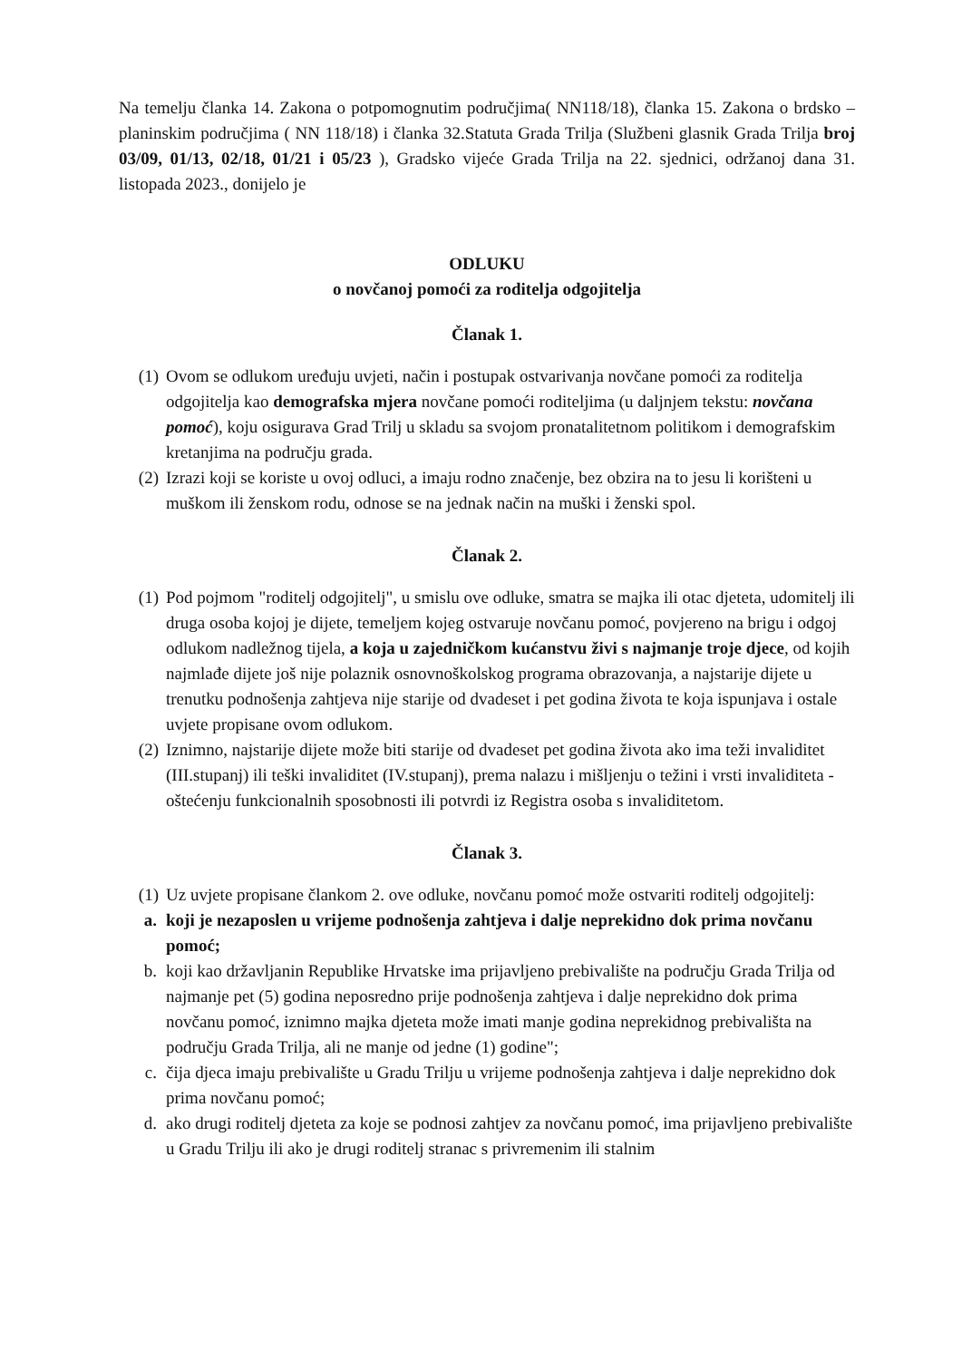Na temelju članka 14. Zakona o potpomognutim područjima( NN118/18), članka 15. Zakona o brdsko –planinskim područjima ( NN 118/18) i članka 32.Statuta Grada Trilja (Službeni glasnik Grada Trilja broj 03/09, 01/13, 02/18, 01/21 i 05/23 ), Gradsko vijeće Grada Trilja na 22. sjednici, održanoj dana 31. listopada 2023., donijelo je
ODLUKU
o novčanoj pomoći za roditelja odgojitelja
Članak 1.
(1) Ovom se odlukom uređuju uvjeti, način i postupak ostvarivanja novčane pomoći za roditelja odgojitelja kao demografska mjera novčane pomoći roditeljima (u daljnjem tekstu: novčana pomoć), koju osigurava Grad Trilj u skladu sa svojom pronatalitetnom politikom i demografskim kretanjima na području grada.
(2) Izrazi koji se koriste u ovoj odluci, a imaju rodno značenje, bez obzira na to jesu li korišteni u muškom ili ženskom rodu, odnose se na jednak način na muški i ženski spol.
Članak 2.
(1) Pod pojmom "roditelj odgojitelj", u smislu ove odluke, smatra se majka ili otac djeteta, udomitelj ili druga osoba kojoj je dijete, temeljem kojeg ostvaruje novčanu pomoć, povjereno na brigu i odgoj odlukom nadležnog tijela, a koja u zajedničkom kućanstvu živi s najmanje troje djece, od kojih najmlađe dijete još nije polaznik osnovnoškolskog programa obrazovanja, a najstarije dijete u trenutku podnošenja zahtjeva nije starije od dvadeset i pet godina života te koja ispunjava i ostale uvjete propisane ovom odlukom.
(2) Iznimno, najstarije dijete može biti starije od dvadeset pet godina života ako ima teži invaliditet (III.stupanj) ili teški invaliditet (IV.stupanj), prema nalazu i mišljenju o težini i vrsti invaliditeta - oštećenju funkcionalnih sposobnosti ili potvrdi iz Registra osoba s invaliditetom.
Članak 3.
(1) Uz uvjete propisane člankom 2. ove odluke, novčanu pomoć može ostvariti roditelj odgojitelj:
a. koji je nezaposlen u vrijeme podnošenja zahtjeva i dalje neprekidno dok prima novčanu pomoć;
b. koji kao državljanin Republike Hrvatske ima prijavljeno prebivalište na području Grada Trilja od najmanje pet (5) godina neposredno prije podnošenja zahtjeva i dalje neprekidno dok prima novčanu pomoć, iznimno majka djeteta može imati manje godina neprekidnog prebivališta na području Grada Trilja, ali ne manje od jedne (1) godine";
c. čija djeca imaju prebivalište u Gradu Trilju u vrijeme podnošenja zahtjeva i dalje neprekidno dok prima novčanu pomoć;
d. ako drugi roditelj djeteta za koje se podnosi zahtjev za novčanu pomoć, ima prijavljeno prebivalište u Gradu Trilju ili ako je drugi roditelj stranac s privremenim ili stalnim